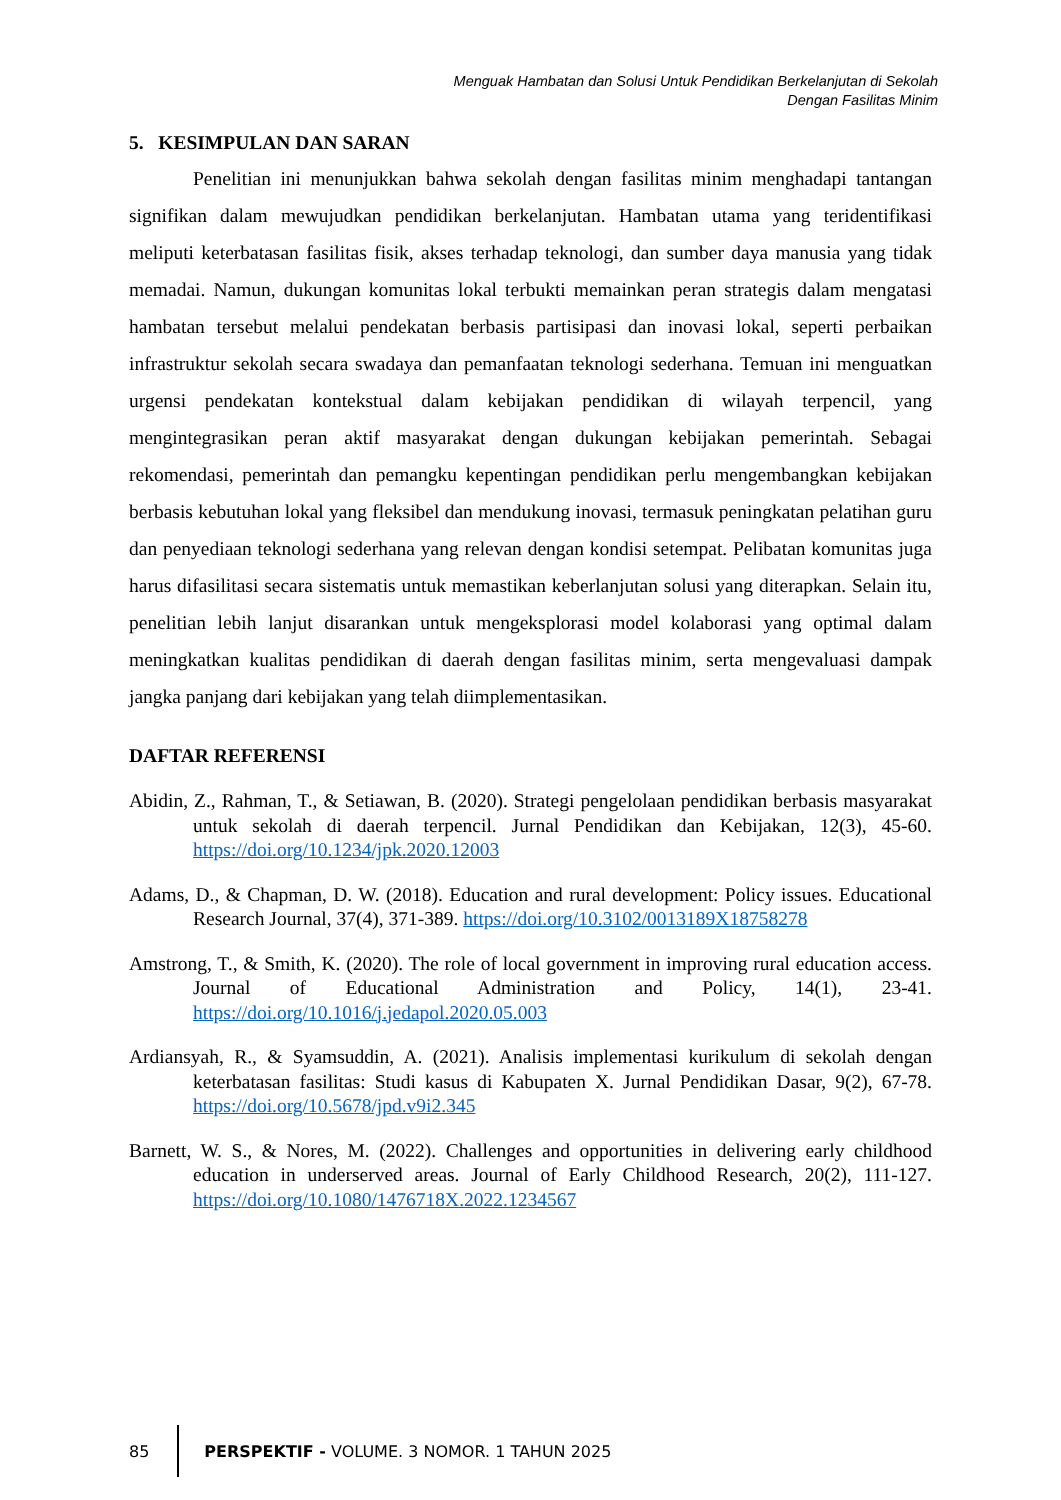Menguak Hambatan dan Solusi Untuk Pendidikan Berkelanjutan di Sekolah
Dengan Fasilitas Minim
5. KESIMPULAN DAN SARAN
Penelitian ini menunjukkan bahwa sekolah dengan fasilitas minim menghadapi tantangan signifikan dalam mewujudkan pendidikan berkelanjutan. Hambatan utama yang teridentifikasi meliputi keterbatasan fasilitas fisik, akses terhadap teknologi, dan sumber daya manusia yang tidak memadai. Namun, dukungan komunitas lokal terbukti memainkan peran strategis dalam mengatasi hambatan tersebut melalui pendekatan berbasis partisipasi dan inovasi lokal, seperti perbaikan infrastruktur sekolah secara swadaya dan pemanfaatan teknologi sederhana. Temuan ini menguatkan urgensi pendekatan kontekstual dalam kebijakan pendidikan di wilayah terpencil, yang mengintegrasikan peran aktif masyarakat dengan dukungan kebijakan pemerintah. Sebagai rekomendasi, pemerintah dan pemangku kepentingan pendidikan perlu mengembangkan kebijakan berbasis kebutuhan lokal yang fleksibel dan mendukung inovasi, termasuk peningkatan pelatihan guru dan penyediaan teknologi sederhana yang relevan dengan kondisi setempat. Pelibatan komunitas juga harus difasilitasi secara sistematis untuk memastikan keberlanjutan solusi yang diterapkan. Selain itu, penelitian lebih lanjut disarankan untuk mengeksplorasi model kolaborasi yang optimal dalam meningkatkan kualitas pendidikan di daerah dengan fasilitas minim, serta mengevaluasi dampak jangka panjang dari kebijakan yang telah diimplementasikan.
DAFTAR REFERENSI
Abidin, Z., Rahman, T., & Setiawan, B. (2020). Strategi pengelolaan pendidikan berbasis masyarakat untuk sekolah di daerah terpencil. Jurnal Pendidikan dan Kebijakan, 12(3), 45-60. https://doi.org/10.1234/jpk.2020.12003
Adams, D., & Chapman, D. W. (2018). Education and rural development: Policy issues. Educational Research Journal, 37(4), 371-389. https://doi.org/10.3102/0013189X18758278
Amstrong, T., & Smith, K. (2020). The role of local government in improving rural education access. Journal of Educational Administration and Policy, 14(1), 23-41. https://doi.org/10.1016/j.jedapol.2020.05.003
Ardiansyah, R., & Syamsuddin, A. (2021). Analisis implementasi kurikulum di sekolah dengan keterbatasan fasilitas: Studi kasus di Kabupaten X. Jurnal Pendidikan Dasar, 9(2), 67-78. https://doi.org/10.5678/jpd.v9i2.345
Barnett, W. S., & Nores, M. (2022). Challenges and opportunities in delivering early childhood education in underserved areas. Journal of Early Childhood Research, 20(2), 111-127. https://doi.org/10.1080/1476718X.2022.1234567
85
PERSPEKTIF - VOLUME. 3 NOMOR. 1 TAHUN 2025